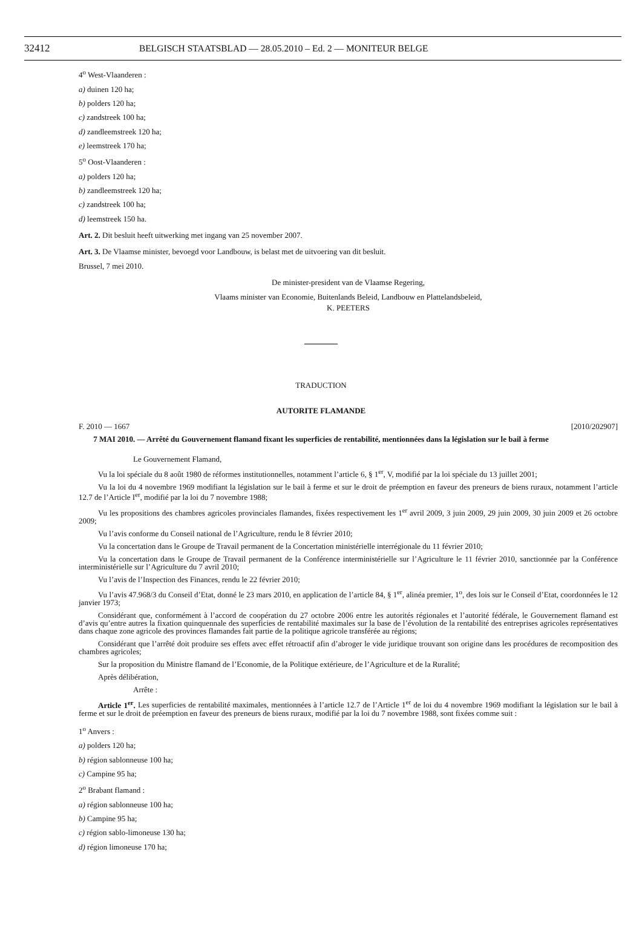32412 BELGISCH STAATSBLAD — 28.05.2010 – Ed. 2 — MONITEUR BELGE
4<sup>o</sup> West-Vlaanderen :
a) duinen 120 ha;
b) polders 120 ha;
c) zandstreek 100 ha;
d) zandleemstreek 120 ha;
e) leemstreek 170 ha;
5<sup>o</sup> Oost-Vlaanderen :
a) polders 120 ha;
b) zandleemstreek 120 ha;
c) zandstreek 100 ha;
d) leemstreek 150 ha.
Art. 2. Dit besluit heeft uitwerking met ingang van 25 november 2007.
Art. 3. De Vlaamse minister, bevoegd voor Landbouw, is belast met de uitvoering van dit besluit.
Brussel, 7 mei 2010.
De minister-president van de Vlaamse Regering,
Vlaams minister van Economie, Buitenlands Beleid, Landbouw en Plattelandsbeleid,
K. PEETERS
TRADUCTION
AUTORITE FLAMANDE
F. 2010 — 1667 [2010/202907]
7 MAI 2010. — Arrêté du Gouvernement flamand fixant les superficies de rentabilité, mentionnées dans la législation sur le bail à ferme
Le Gouvernement Flamand,
Vu la loi spéciale du 8 août 1980 de réformes institutionnelles, notamment l’article 6, § 1<sup>er</sup>, V, modifié par la loi spéciale du 13 juillet 2001;
Vu la loi du 4 novembre 1969 modifiant la législation sur le bail à ferme et sur le droit de préemption en faveur des preneurs de biens ruraux, notamment l’article 12.7 de l’Article I<sup>er</sup>, modifié par la loi du 7 novembre 1988;
Vu les propositions des chambres agricoles provinciales flamandes, fixées respectivement les 1<sup>er</sup> avril 2009, 3 juin 2009, 29 juin 2009, 30 juin 2009 et 26 octobre 2009;
Vu l’avis conforme du Conseil national de l’Agriculture, rendu le 8 février 2010;
Vu la concertation dans le Groupe de Travail permanent de la Concertation ministérielle interrégionale du 11 février 2010;
Vu la concertation dans le Groupe de Travail permanent de la Conférence interministérielle sur l’Agriculture le 11 février 2010, sanctionnée par la Conférence interministérielle sur l’Agriculture du 7 avril 2010;
Vu l’avis de l’Inspection des Finances, rendu le 22 février 2010;
Vu l’avis 47.968/3 du Conseil d’Etat, donné le 23 mars 2010, en application de l’article 84, § 1<sup>er</sup>, alinéa premier, 1<sup>o</sup>, des lois sur le Conseil d’Etat, coordonnées le 12 janvier 1973;
Considérant que, conformément à l’accord de coopération du 27 octobre 2006 entre les autorités régionales et l’autorité fédérale, le Gouvernement flamand est d’avis qu’entre autres la fixation quinquennale des superficies de rentabilité maximales sur la base de l’évolution de la rentabilité des entreprises agricoles représentatives dans chaque zone agricole des provinces flamandes fait partie de la politique agricole transférée au régions;
Considérant que l’arrêté doit produire ses effets avec effet rétroactif afin d’abroger le vide juridique trouvant son origine dans les procédures de recomposition des chambres agricoles;
Sur la proposition du Ministre flamand de l’Economie, de la Politique extérieure, de l’Agriculture et de la Ruralité;
Après délibération,
Arrête :
Article 1<sup>er</sup>. Les superficies de rentabilité maximales, mentionnées à l’article 12.7 de l’Article 1<sup>er</sup> de loi du 4 novembre 1969 modifiant la législation sur le bail à ferme et sur le droit de préemption en faveur des preneurs de biens ruraux, modifié par la loi du 7 novembre 1988, sont fixées comme suit :
1<sup>o</sup> Anvers :
a) polders 120 ha;
b) région sablonneuse 100 ha;
c) Campine 95 ha;
2<sup>o</sup> Brabant flamand :
a) région sablonneuse 100 ha;
b) Campine 95 ha;
c) région sablo-limoneuse 130 ha;
d) région limoneuse 170 ha;